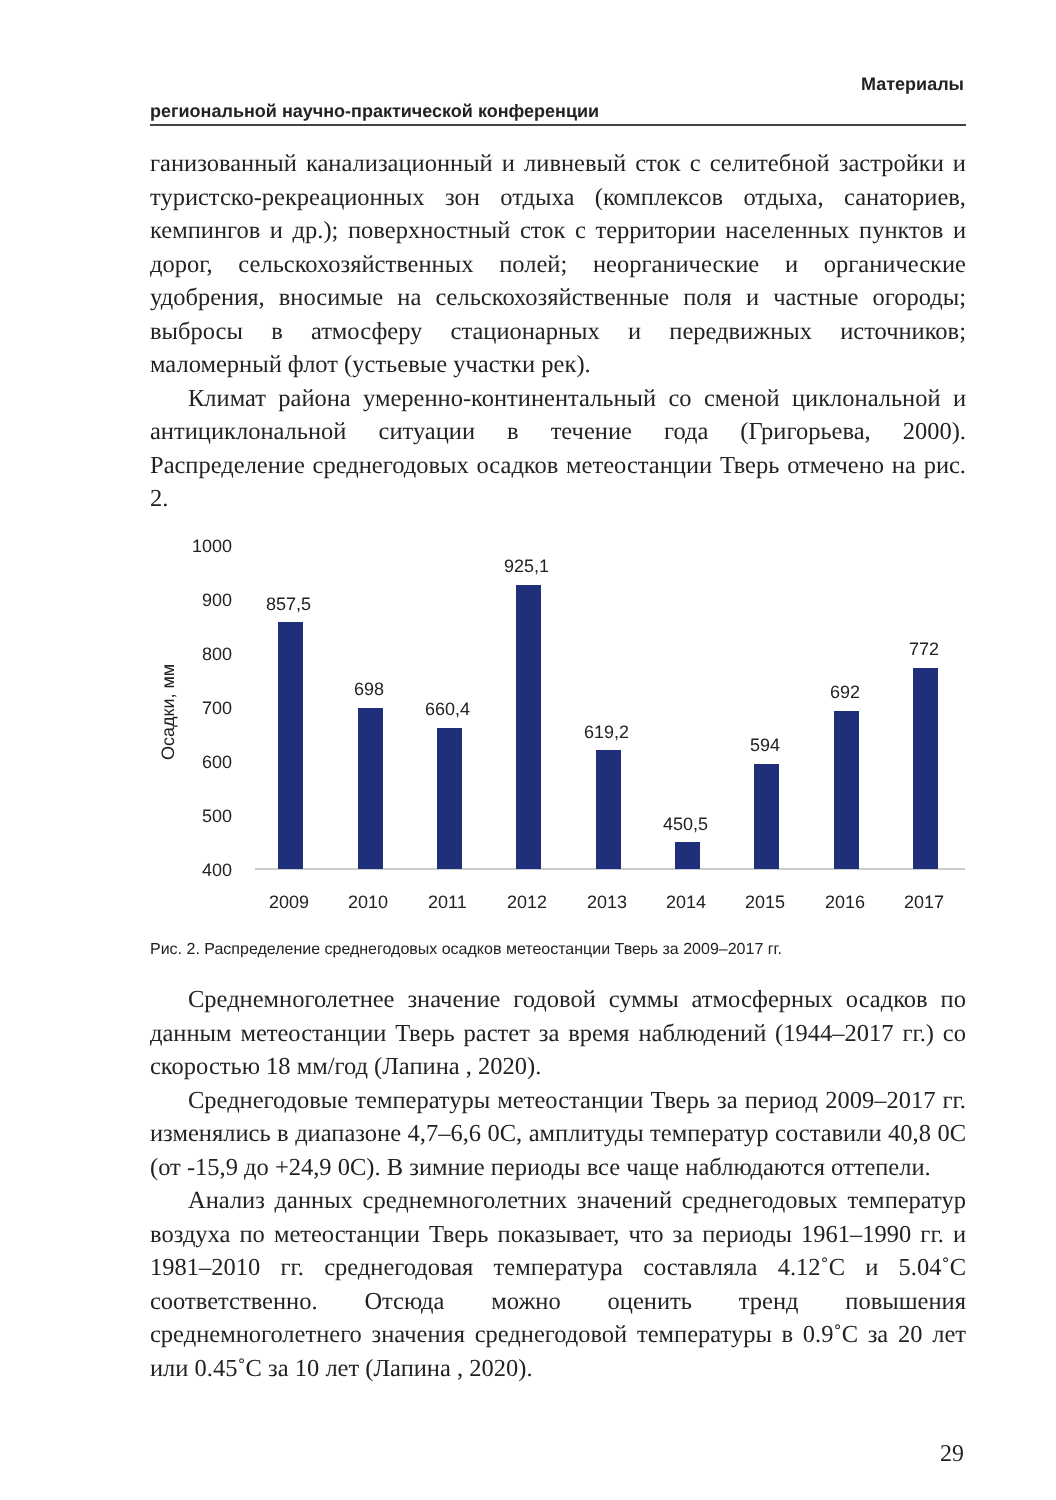Материалы
региональной научно-практической конференции
ганизованный канализационный и ливневый сток с селитебной застройки и туристско-рекреационных зон отдыха (комплексов отдыха, санаториев, кемпингов и др.); поверхностный сток с территории населенных пунктов и дорог, сельскохозяйственных полей; неорганические и органические удобрения, вносимые на сельскохозяйственные поля и частные огороды; выбросы в атмосферу стационарных и передвижных источников; маломерный флот (устьевые участки рек).
Климат района умеренно-континентальный со сменой циклональной и антициклональной ситуации в течение года (Григорьева, 2000). Распределение среднегодовых осадков метеостанции Тверь отмечено на рис. 2.
1000
900
800
700
600
500
400
Осадки, мм
857,5
698
660,4
925,1
619,2
450,5
594
692
772
2009
2010
2011
2012
2013
2014
2015
2016
2017
Рис. 2. Распределение среднегодовых осадков метеостанции Тверь за 2009–2017 гг.
Среднемноголетнее значение годовой суммы атмосферных осадков по данным метеостанции Тверь растет за время наблюдений (1944–2017 гг.) со скоростью 18 мм/год (Лапина , 2020).
Среднегодовые температуры метеостанции Тверь за период 2009–2017 гг. изменялись в диапазоне 4,7–6,6 0С, амплитуды температур составили 40,8 0С (от -15,9 до +24,9 0С). В зимние периоды все чаще наблюдаются оттепели.
Анализ данных среднемноголетних значений среднегодовых температур воздуха по метеостанции Тверь показывает, что за периоды 1961–1990 гг. и 1981–2010 гг. среднегодовая температура составляла 4.12˚С и 5.04˚С соответственно. Отсюда можно оценить тренд повышения среднемноголетнего значения среднегодовой температуры в 0.9˚С за 20 лет или 0.45˚С за 10 лет (Лапина , 2020).
29